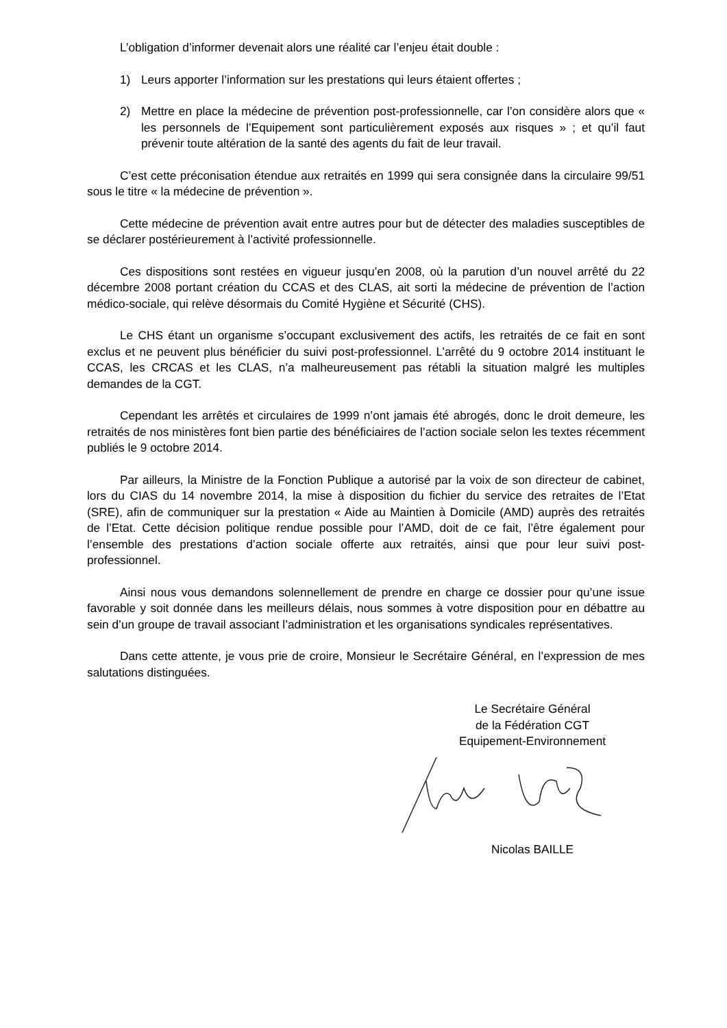L’obligation d’informer devenait alors une réalité car l’enjeu était double :
1) Leurs apporter l’information sur les prestations qui leurs étaient offertes ;
2) Mettre en place la médecine de prévention post-professionnelle, car l’on considère alors que « les personnels de l’Equipement sont particulièrement exposés aux risques » ; et qu’il faut prévenir toute altération de la santé des agents du fait de leur travail.
C’est cette préconisation étendue aux retraités en 1999 qui sera consignée dans la circulaire 99/51 sous le titre « la médecine de prévention ».
Cette médecine de prévention avait entre autres pour but de détecter des maladies susceptibles de se déclarer postérieurement à l’activité professionnelle.
Ces dispositions sont restées en vigueur jusqu’en 2008, où la parution d’un nouvel arrêté du 22 décembre 2008 portant création du CCAS et des CLAS, ait sorti la médecine de prévention de l’action médico-sociale, qui relève désormais du Comité Hygiène et Sécurité (CHS).
Le CHS étant un organisme s’occupant exclusivement des actifs, les retraités de ce fait en sont exclus et ne peuvent plus bénéficier du suivi post-professionnel. L’arrêté du 9 octobre 2014 instituant le CCAS, les CRCAS et les CLAS, n’a malheureusement pas rétabli la situation malgré les multiples demandes de la CGT.
Cependant les arrêtés et circulaires de 1999 n’ont jamais été abrogés, donc le droit demeure, les retraités de nos ministères font bien partie des bénéficiaires de l’action sociale selon les textes récemment publiés le 9 octobre 2014.
Par ailleurs, la Ministre de la Fonction Publique a autorisé par la voix de son directeur de cabinet, lors du CIAS du 14 novembre 2014, la mise à disposition du fichier du service des retraites de l’Etat (SRE), afin de communiquer sur la prestation « Aide au Maintien à Domicile (AMD) auprès des retraités de l’Etat. Cette décision politique rendue possible pour l’AMD, doit de ce fait, l’être également pour l’ensemble des prestations d’action sociale offerte aux retraités, ainsi que pour leur suivi post-professionnel.
Ainsi nous vous demandons solennellement de prendre en charge ce dossier pour qu’une issue favorable y soit donnée dans les meilleurs délais, nous sommes à votre disposition pour en débattre au sein d’un groupe de travail associant l’administration et les organisations syndicales représentatives.
Dans cette attente, je vous prie de croire, Monsieur le Secrétaire Général, en l’expression de mes salutations distinguées.
Le Secrétaire Général
de la Fédération CGT
Equipement-Environnement
Nicolas BAILLE